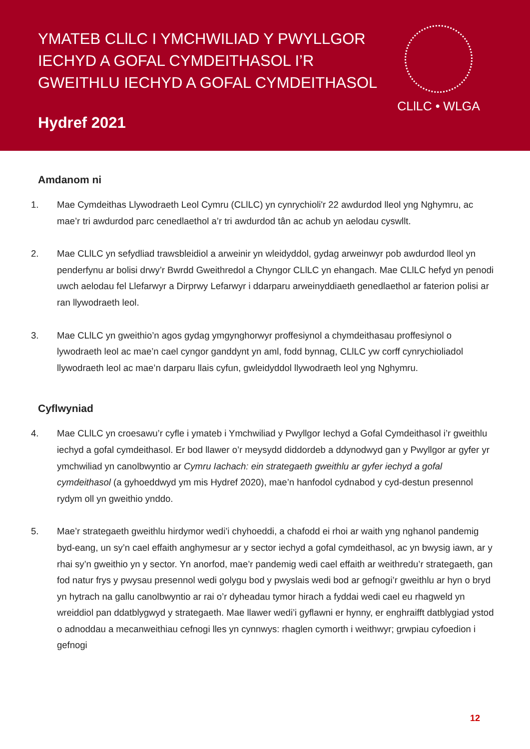YMATEB CLlLC I YMCHWILIAD Y PWYLLGOR IECHYD A GOFAL CYMDEITHASOL I’R GWEITHLU IECHYD A GOFAL CYMDEITHASOL
Hydref 2021
CLlLC • WLGA
Amdanom ni
1. Mae Cymdeithas Llywodraeth Leol Cymru (CLlLC) yn cynrychioli'r 22 awdurdod lleol yng Nghymru, ac mae’r tri awdurdod parc cenedlaethol a’r tri awdurdod tân ac achub yn aelodau cyswllt.
2. Mae CLlLC yn sefydliad trawsbleidiol a arweinir yn wleidyddol, gydag arweinwyr pob awdurdod lleol yn penderfynu ar bolisi drwy’r Bwrdd Gweithredol a Chyngor CLlLC yn ehangach. Mae CLlLC hefyd yn penodi uwch aelodau fel Llefarwyr a Dirprwy Lefarwyr i ddarparu arweinyddiaeth genedlaethol ar faterion polisi ar ran llywodraeth leol.
3. Mae CLlLC yn gweithio’n agos gydag ymgynghorwyr proffesiynol a chymdeithasau proffesiynol o lywodraeth leol ac mae’n cael cyngor ganddynt yn aml, fodd bynnag, CLlLC yw corff cynrychioliadol llywodraeth leol ac mae’n darparu llais cyfun, gwleidyddol llywodraeth leol yng Nghymru.
Cyflwyniad
4. Mae CLlLC yn croesawu’r cyfle i ymateb i Ymchwiliad y Pwyllgor Iechyd a Gofal Cymdeithasol i’r gweithlu iechyd a gofal cymdeithasol. Er bod llawer o’r meysydd diddordeb a ddynodwyd gan y Pwyllgor ar gyfer yr ymchwiliad yn canolbwyntio ar Cymru Iachach: ein strategaeth gweithlu ar gyfer iechyd a gofal cymdeithasol (a gyhoeddwyd ym mis Hydref 2020), mae’n hanfodol cydnabod y cyd-destun presennol rydym oll yn gweithio ynddo.
5. Mae’r strategaeth gweithlu hirdymor wedi’i chyhoeddi, a chafodd ei rhoi ar waith yng nghanol pandemig byd-eang, un sy’n cael effaith anghymesur ar y sector iechyd a gofal cymdeithasol, ac yn bwysig iawn, ar y rhai sy’n gweithio yn y sector. Yn anorfod, mae’r pandemig wedi cael effaith ar weithredu’r strategaeth, gan fod natur frys y pwysau presennol wedi golygu bod y pwyslais wedi bod ar gefnogi’r gweithlu ar hyn o bryd yn hytrach na gallu canolbwyntio ar rai o’r dyheadau tymor hirach a fyddai wedi cael eu rhagweld yn wreiddiol pan ddatblygwyd y strategaeth. Mae llawer wedi’i gyflawni er hynny, er enghraifft datblygiad ystod o adnoddau a mecanweithiau cefnogi lles yn cynnwys: rhaglen cymorth i weithwyr; grwpiau cyfoedion i gefnogi
12